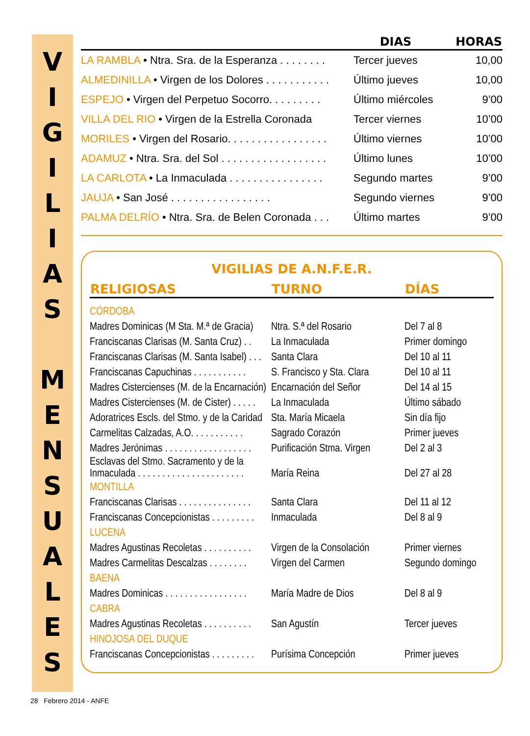V
I
G
I
L
I
A
S
M
E
N
S
U
A
L
E
S
| | DIAS | HORAS |
| --- | --- | --- |
| LA RAMBLA • Ntra. Sra. de la Esperanza . . . . . . . . | Tercer jueves | 10,00 |
| ALMEDINILLA • Virgen de los Dolores . . . . . . . . . . . | Último jueves | 10,00 |
| ESPEJO • Virgen del Perpetuo Socorro. . . . . . . . . | Último miércoles | 9’00 |
| VILLA DEL RIO • Virgen de la Estrella Coronada | Tercer viernes | 10’00 |
| MORILES • Virgen del Rosario. . . . . . . . . . . . . . . . . | Último viernes | 10’00 |
| ADAMUZ • Ntra. Sra. del Sol . . . . . . . . . . . . . . . . . . | Último lunes | 10’00 |
| LA CARLOTA • La Inmaculada . . . . . . . . . . . . . . . . | Segundo martes | 9’00 |
| JAUJA • San José . . . . . . . . . . . . . . . . . | Segundo viernes | 9’00 |
| PALMA DELRÍO • Ntra. Sra. de Belen Coronada . . . | Último martes | 9’00 |
VIGILIAS DE A.N.F.E.R.
| RELIGIOSAS | TURNO | DÍAS |
| --- | --- | --- |
| CÓRDOBA | | |
| Madres Dominicas (M Sta. M.ª de Gracia) | Ntra. S.ª del Rosario | Del 7 al 8 |
| Franciscanas Clarisas (M. Santa Cruz) . . | La Inmaculada | Primer domingo |
| Franciscanas Clarisas (M. Santa Isabel) . . . | Santa Clara | Del 10 al 11 |
| Franciscanas Capuchinas . . . . . . . . . . . | S. Francisco y Sta. Clara | Del 10 al 11 |
| Madres Cistercienses (M. de la Encarnación) | Encarnación del Señor | Del 14 al 15 |
| Madres Cistercienses (M. de Cister) . . . . . | La Inmaculada | Último sábado |
| Adoratrices Escls. del Stmo. y de la Caridad | Sta. María Micaela | Sin día fijo |
| Carmelitas Calzadas, A.O. . . . . . . . . . . | Sagrado Corazón | Primer jueves |
| Madres Jerónimas . . . . . . . . . . . . . . . . . . | Purificación Stma. Virgen | Del 2 al 3 |
| Esclavas del Stmo. Sacramento y de la Inmaculada . . . . . . . . . . . . . . . . . . . . . . | María Reina | Del 27 al 28 |
| MONTILLA | | |
| Franciscanas Clarisas . . . . . . . . . . . . . . . | Santa Clara | Del 11 al 12 |
| Franciscanas Concepcionistas . . . . . . . . . | Inmaculada | Del 8 al 9 |
| LUCENA | | |
| Madres Agustinas Recoletas . . . . . . . . . . | Virgen de la Consolación | Primer viernes |
| Madres Carmelitas Descalzas . . . . . . . . | Virgen del Carmen | Segundo domingo |
| BAENA | | |
| Madres Dominicas . . . . . . . . . . . . . . . . . | María Madre de Dios | Del 8 al 9 |
| CABRA | | |
| Madres Agustinas Recoletas . . . . . . . . . . | San Agustín | Tercer jueves |
| HINOJOSA DEL DUQUE | | |
| Franciscanas Concepcionistas . . . . . . . . . | Purísima Concepción | Primer jueves |
28 Febrero 2014 - ANFE